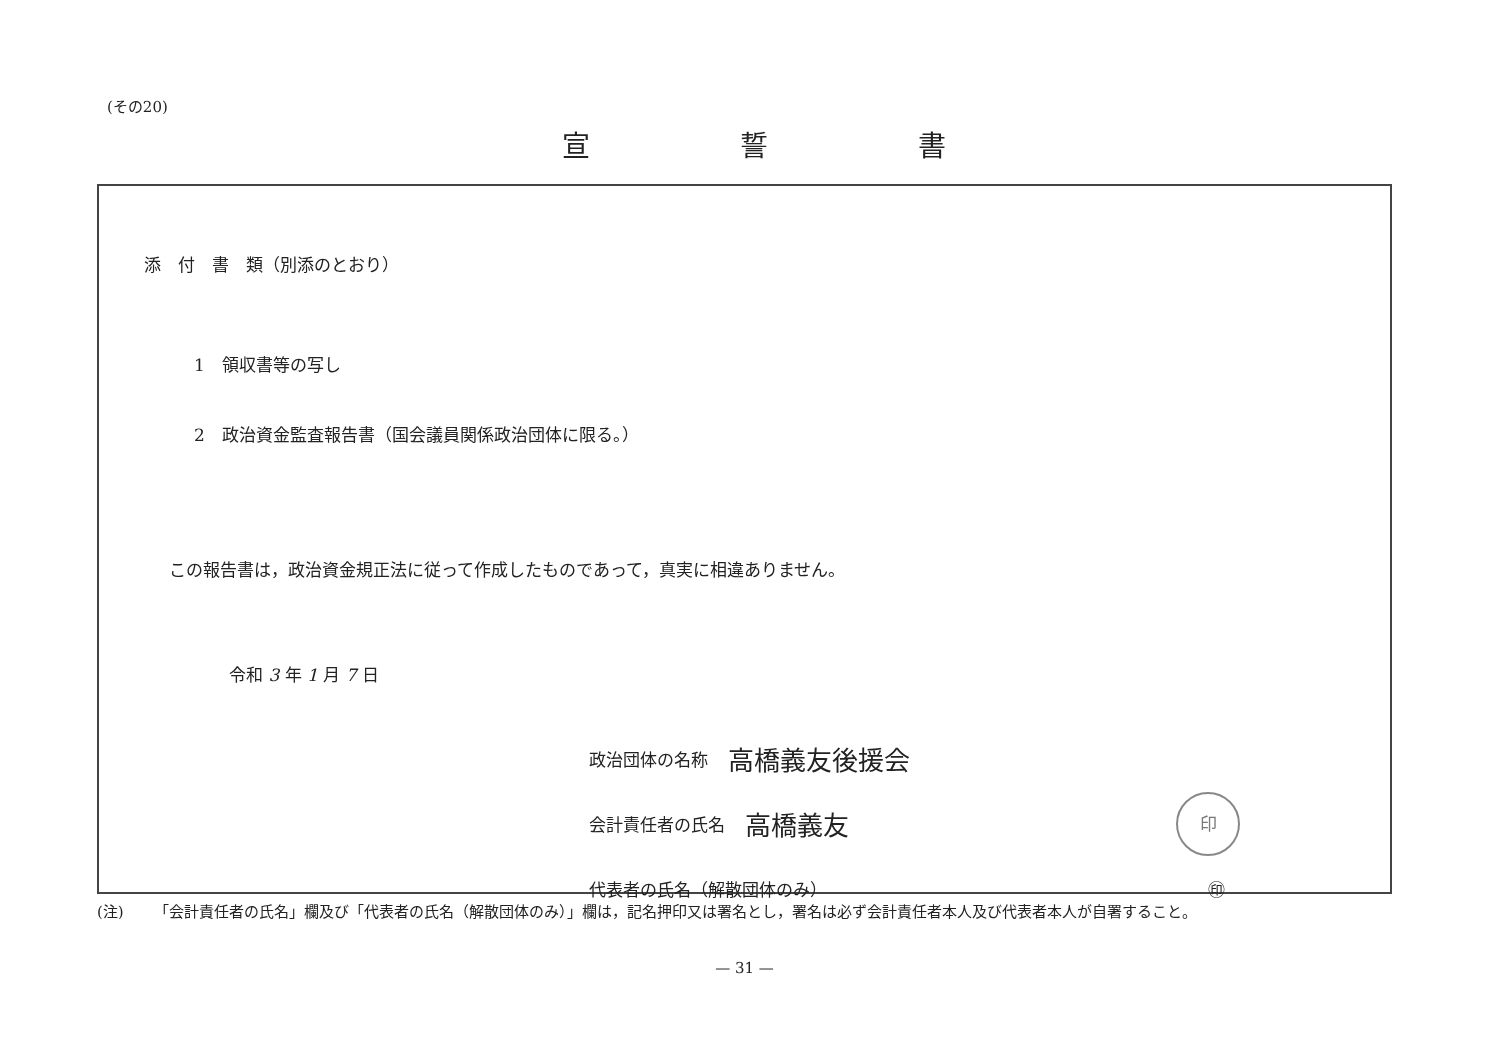(その20)
宣誓書
添　付　書　類（別添のとおり）
1　領収書等の写し
2　政治資金監査報告書（国会議員関係政治団体に限る。）
この報告書は，政治資金規正法に従って作成したものであって，真実に相違ありません。
令和 3 年 1 月 7 日
政治団体の名称 高橋義友後援会
会計責任者の氏名 高橋義友 印
代表者の氏名（解散団体のみ） ㊞
(注) 「会計責任者の氏名」欄及び「代表者の氏名（解散団体のみ）」欄は，記名押印又は署名とし，署名は必ず会計責任者本人及び代表者本人が自署すること。
— 31 —